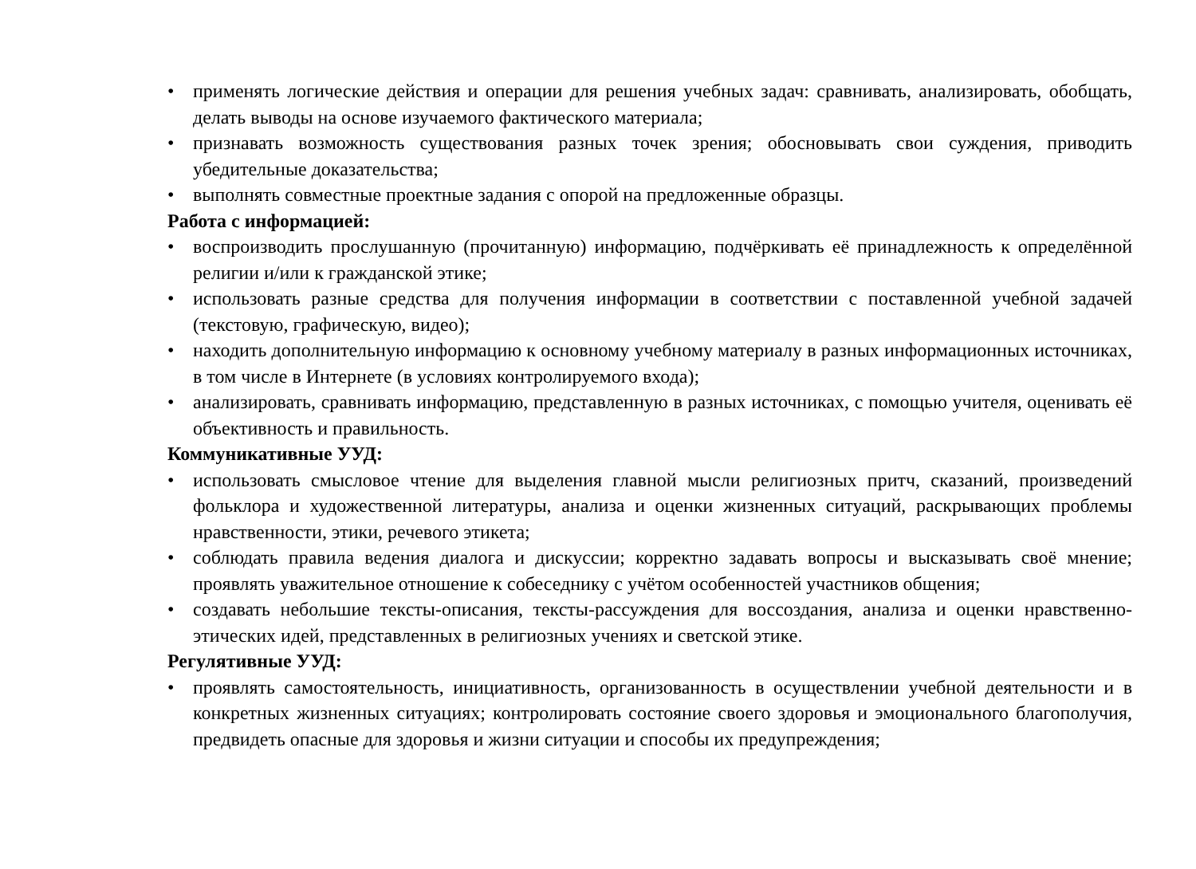• применять логические действия и операции для решения учебных задач: сравнивать, анализировать, обобщать, делать выводы на основе изучаемого фактического материала;
• признавать возможность существования разных точек зрения; обосновывать свои суждения, приводить убедительные доказательства;
• выполнять совместные проектные задания с опорой на предложенные образцы.
Работа с информацией:
• воспроизводить прослушанную (прочитанную) информацию, подчёркивать её принадлежность к определённой религии и/или к гражданской этике;
• использовать разные средства для получения информации в соответствии с поставленной учебной задачей (текстовую, графическую, видео);
• находить дополнительную информацию к основному учебному материалу в разных информационных источниках, в том числе в Интернете (в условиях контролируемого входа);
• анализировать, сравнивать информацию, представленную в разных источниках, с помощью учителя, оценивать её объективность и правильность.
Коммуникативные УУД:
• использовать смысловое чтение для выделения главной мысли религиозных притч, сказаний, произведений фольклора и художественной литературы, анализа и оценки жизненных ситуаций, раскрывающих проблемы нравственности, этики, речевого этикета;
• соблюдать правила ведения диалога и дискуссии; корректно задавать вопросы и высказывать своё мнение; проявлять уважительное отношение к собеседнику с учётом особенностей участников общения;
• создавать небольшие тексты-описания, тексты-рассуждения для воссоздания, анализа и оценки нравственно-этических идей, представленных в религиозных учениях и светской этике.
Регулятивные УУД:
• проявлять самостоятельность, инициативность, организованность в осуществлении учебной деятельности и в конкретных жизненных ситуациях; контролировать состояние своего здоровья и эмоционального благополучия, предвидеть опасные для здоровья и жизни ситуации и способы их предупреждения;